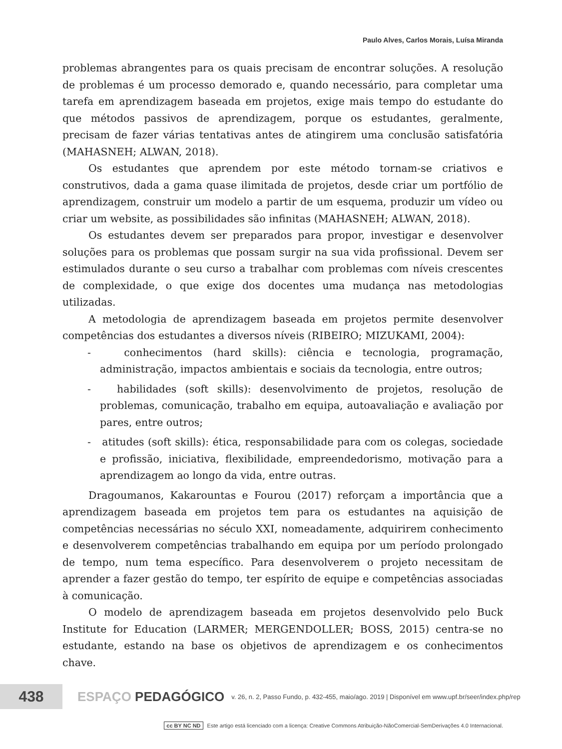Paulo Alves, Carlos Morais, Luísa Miranda
problemas abrangentes para os quais precisam de encontrar soluções. A resolução de problemas é um processo demorado e, quando necessário, para completar uma tarefa em aprendizagem baseada em projetos, exige mais tempo do estudante do que métodos passivos de aprendizagem, porque os estudantes, geralmente, precisam de fazer várias tentativas antes de atingirem uma conclusão satisfatória (MAHASNEH; ALWAN, 2018).
Os estudantes que aprendem por este método tornam-se criativos e construtivos, dada a gama quase ilimitada de projetos, desde criar um portfólio de aprendizagem, construir um modelo a partir de um esquema, produzir um vídeo ou criar um website, as possibilidades são infinitas (MAHASNEH; ALWAN, 2018).
Os estudantes devem ser preparados para propor, investigar e desenvolver soluções para os problemas que possam surgir na sua vida profissional. Devem ser estimulados durante o seu curso a trabalhar com problemas com níveis crescentes de complexidade, o que exige dos docentes uma mudança nas metodologias utilizadas.
A metodologia de aprendizagem baseada em projetos permite desenvolver competências dos estudantes a diversos níveis (RIBEIRO; MIZUKAMI, 2004):
- conhecimentos (hard skills): ciência e tecnologia, programação, administração, impactos ambientais e sociais da tecnologia, entre outros;
- habilidades (soft skills): desenvolvimento de projetos, resolução de problemas, comunicação, trabalho em equipa, autoavaliação e avaliação por pares, entre outros;
- atitudes (soft skills): ética, responsabilidade para com os colegas, sociedade e profissão, iniciativa, flexibilidade, empreendedorismo, motivação para a aprendizagem ao longo da vida, entre outras.
Dragoumanos, Kakarountas e Fourou (2017) reforçam a importância que a aprendizagem baseada em projetos tem para os estudantes na aquisição de competências necessárias no século XXI, nomeadamente, adquirirem conhecimento e desenvolverem competências trabalhando em equipa por um período prolongado de tempo, num tema específico. Para desenvolverem o projeto necessitam de aprender a fazer gestão do tempo, ter espírito de equipe e competências associadas à comunicação.
O modelo de aprendizagem baseada em projetos desenvolvido pelo Buck Institute for Education (LARMER; MERGENDOLLER; BOSS, 2015) centra-se no estudante, estando na base os objetivos de aprendizagem e os conhecimentos chave.
438
ESPAÇO PEDAGÓGICO
v. 26, n. 2, Passo Fundo, p. 432-455, maio/ago. 2019 | Disponível em www.upf.br/seer/index.php/rep
cc BY NC ND Este artigo está licenciado com a licença: Creative Commons Atribuição-NãoComercial-SemDerivações 4.0 Internacional.